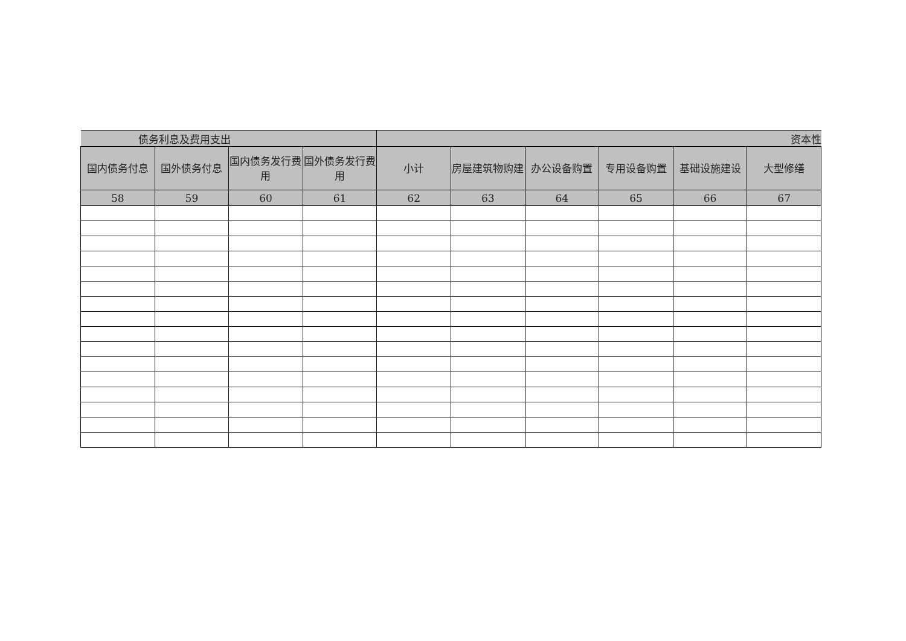| 债务利息及费用支出 | | | | 资本性 | | | | | |
| --- | --- | --- | --- | --- | --- | --- | --- | --- | --- |
| 国内债务付息 | 国外债务付息 | 国内债务发行费用 | 国外债务发行费用 | 小计 | 房屋建筑物购建 | 办公设备购置 | 专用设备购置 | 基础设施建设 | 大型修缮 |
| 58 | 59 | 60 | 61 | 62 | 63 | 64 | 65 | 66 | 67 |